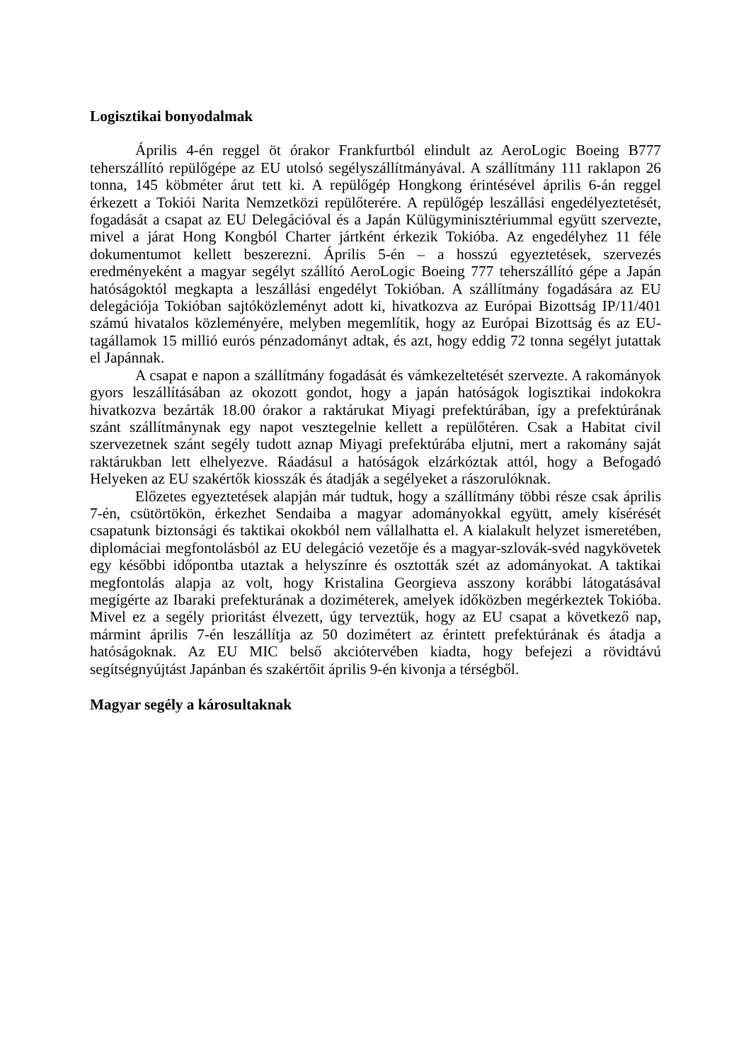Logisztikai bonyodalmak
Április 4-én reggel öt órakor Frankfurtból elindult az AeroLogic Boeing B777 teherszállító repülőgépe az EU utolsó segélyszállítmányával. A szállítmány 111 raklapon 26 tonna, 145 köbméter árut tett ki. A repülőgép Hongkong érintésével április 6-án reggel érkezett a Tokiói Narita Nemzetközi repülőterére. A repülőgép leszállási engedélyeztetését, fogadását a csapat az EU Delegációval és a Japán Külügyminisztériummal együtt szervezte, mivel a járat Hong Kongból Charter jártként érkezik Tokióba. Az engedélyhez 11 féle dokumentumot kellett beszerezni. Április 5-én – a hosszú egyeztetések, szervezés eredményeként a magyar segélyt szállító AeroLogic Boeing 777 teherszállító gépe a Japán hatóságoktól megkapta a leszállási engedélyt Tokióban. A szállítmány fogadására az EU delegációja Tokióban sajtóközleményt adott ki, hivatkozva az Európai Bizottság IP/11/401 számú hivatalos közleményére, melyben megemlítik, hogy az Európai Bizottság és az EU-tagállamok 15 millió eurós pénzadományt adtak, és azt, hogy eddig 72 tonna segélyt jutattak el Japánnak.
A csapat e napon a szállítmány fogadását és vámkezeltetését szervezte. A rakományok gyors leszállításában az okozott gondot, hogy a japán hatóságok logisztikai indokokra hivatkozva bezárták 18.00 órakor a raktárukat Miyagi prefektúrában, így a prefektúrának szánt szállítmánynak egy napot vesztegelnie kellett a repülőtéren. Csak a Habitat civil szervezetnek szánt segély tudott aznap Miyagi prefektúrába eljutni, mert a rakomány saját raktárukban lett elhelyezve. Ráadásul a hatóságok elzárkóztak attól, hogy a Befogadó Helyeken az EU szakértők kiosszák és átadják a segélyeket a rászorulóknak.
Előzetes egyeztetések alapján már tudtuk, hogy a szállítmány többi része csak április 7-én, csütörtökön, érkezhet Sendaiba a magyar adományokkal együtt, amely kísérését csapatunk biztonsági és taktikai okokból nem vállalhatta el. A kialakult helyzet ismeretében, diplomáciai megfontolásból az EU delegáció vezetője és a magyar-szlovák-svéd nagykövetek egy későbbi időpontba utaztak a helyszínre és osztották szét az adományokat. A taktikai megfontolás alapja az volt, hogy Kristalina Georgieva asszony korábbi látogatásával megígérte az Ibaraki prefekturának a doziméterek, amelyek időközben megérkeztek Tokióba. Mivel ez a segély prioritást élvezett, úgy terveztük, hogy az EU csapat a következő nap, mármint április 7-én leszállítja az 50 dozimétert az érintett prefektúrának és átadja a hatóságoknak. Az EU MIC belső akciótervében kiadta, hogy befejezi a rövidtávú segítségnyújtást Japánban és szakértőit április 9-én kivonja a térségből.
Magyar segély a károsultaknak